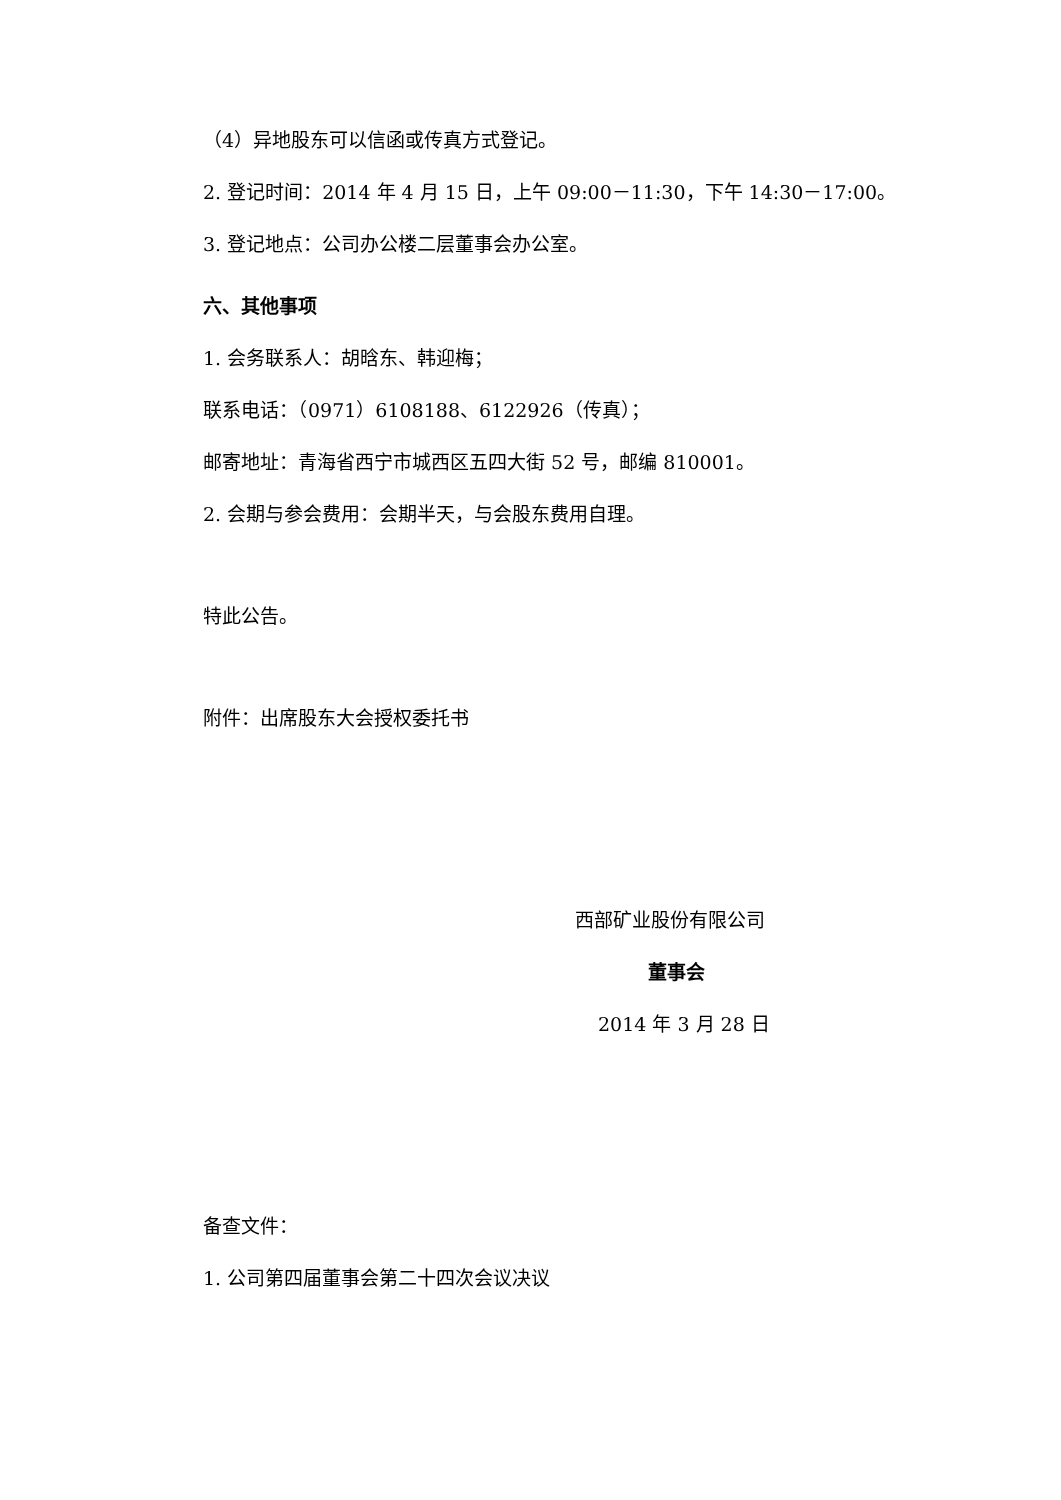（4）异地股东可以信函或传真方式登记。
2. 登记时间：2014 年 4 月 15 日，上午 09:00－11:30，下午 14:30－17:00。
3. 登记地点：公司办公楼二层董事会办公室。
六、其他事项
1. 会务联系人：胡晗东、韩迎梅；
联系电话：（0971）6108188、6122926（传真）；
邮寄地址：青海省西宁市城西区五四大街 52 号，邮编 810001。
2. 会期与参会费用：会期半天，与会股东费用自理。
特此公告。
附件：出席股东大会授权委托书
西部矿业股份有限公司
董事会
2014 年 3 月 28 日
备查文件：
1. 公司第四届董事会第二十四次会议决议